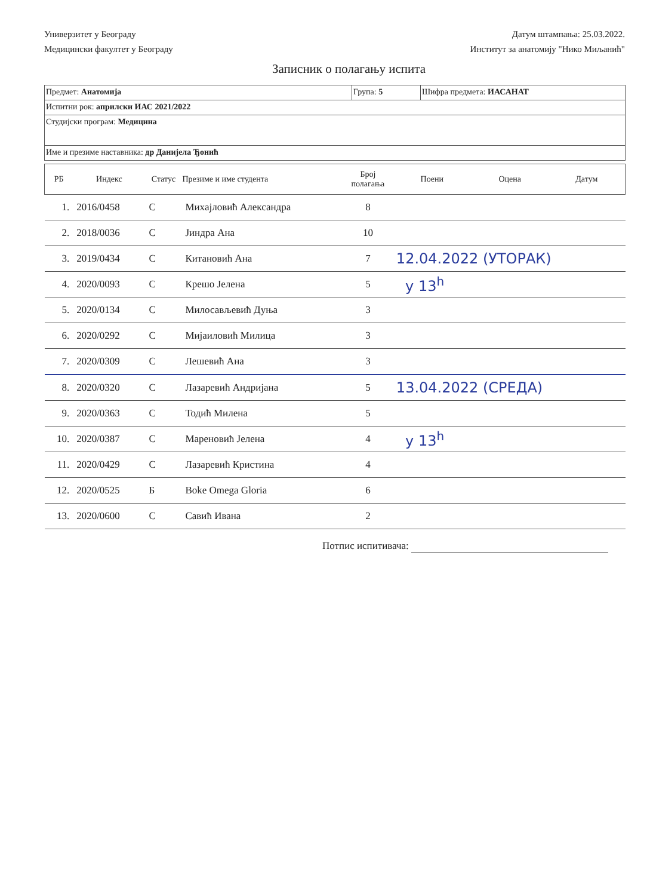Универзитет у Београду
Медицински факултет у Београду
Датум штампања: 25.03.2022.
Институт за анатомију "Нико Миљанић"
Записник о полагању испита
| Предмет: Анатомија | Група: 5 | Шифра предмета: ИАСАНАТ |
| Испитни рок: априлски ИАС 2021/2022 | | |
| Студијски програм: Медицина | | |
| Име и презиме наставника: др Данијела Ђонић | | |
| РБ | Индекс | Статус | Презиме и име студента | Број полагања | Поени | Оцена | Датум |
| --- | --- | --- | --- | --- | --- | --- | --- |
| 1. | 2016/0458 | С | Михајловић Александра | 8 | | | |
| 2. | 2018/0036 | С | Јиндра Ана | 10 | | | |
| 3. | 2019/0434 | С | Китановић Ана | 7 | 12.04.2022 (УТОРАК) | | |
| 4. | 2020/0093 | С | Крешо Јелена | 5 | у 13<sup>h</sup> | | |
| 5. | 2020/0134 | С | Милосављевић Дуња | 3 | | | |
| 6. | 2020/0292 | С | Мијаиловић Милица | 3 | | | |
| 7. | 2020/0309 | С | Лешевић Ана | 3 | | | |
| 8. | 2020/0320 | С | Лазаревић Андријана | 5 | 13.04.2022 (СРЕДА) | | |
| 9. | 2020/0363 | С | Тодић Милена | 5 | | | |
| 10. | 2020/0387 | С | Мареновић Јелена | 4 | у 13<sup>h</sup> | | |
| 11. | 2020/0429 | С | Лазаревић Кристина | 4 | | | |
| 12. | 2020/0525 | Б | Boke Omega Gloria | 6 | | | |
| 13. | 2020/0600 | С | Савић Ивана | 2 | | | |
Потпис испитивача: